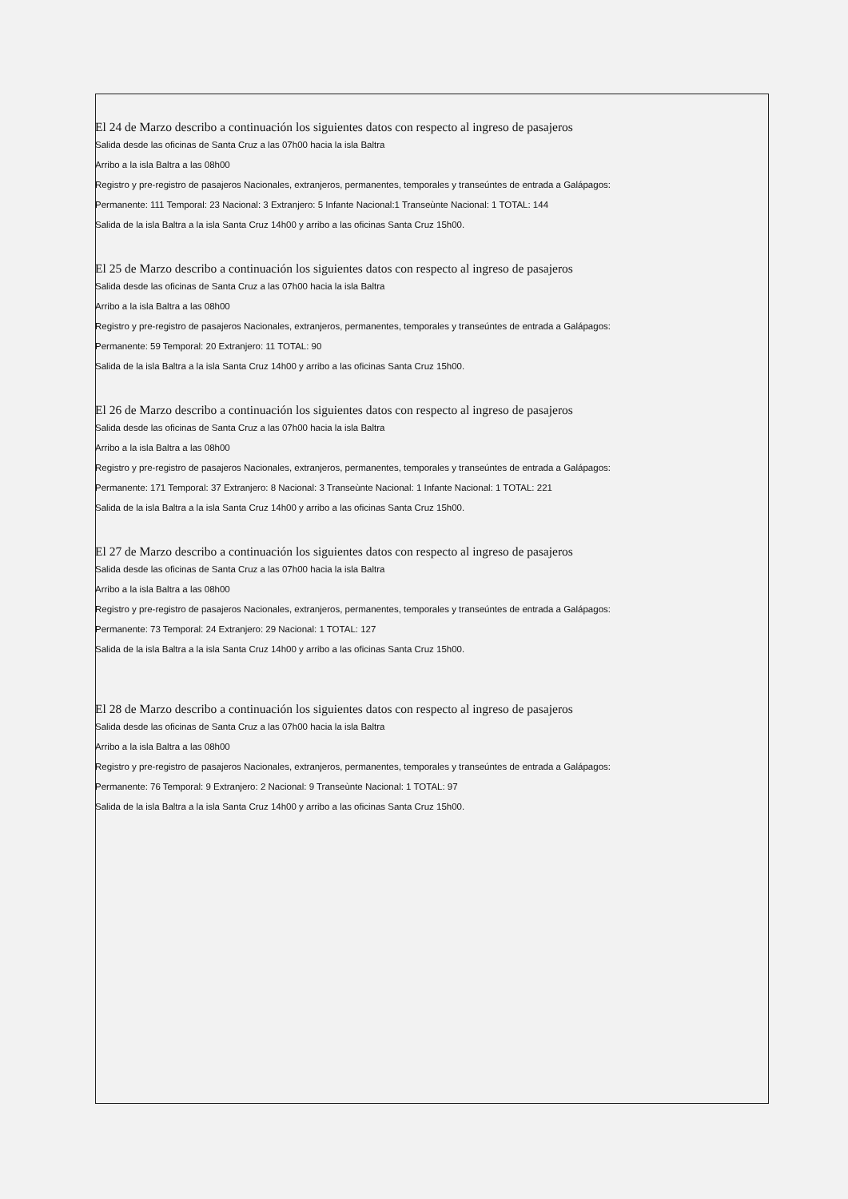El 24 de Marzo describo a continuación los siguientes datos con respecto al ingreso de pasajeros
Salida desde las oficinas de Santa Cruz a las 07h00 hacia la isla Baltra
Arribo a la isla Baltra a las 08h00
Registro y pre-registro de pasajeros Nacionales, extranjeros, permanentes, temporales y transeúntes de entrada a Galápagos:
Permanente: 111 Temporal: 23 Nacional: 3 Extranjero: 5 Infante Nacional:1 Transeùnte Nacional: 1 TOTAL: 144
Salida de la isla Baltra a la isla Santa Cruz 14h00 y arribo a las oficinas Santa Cruz 15h00.
El 25 de Marzo describo a continuación los siguientes datos con respecto al ingreso de pasajeros
Salida desde las oficinas de Santa Cruz a las 07h00 hacia la isla Baltra
Arribo a la isla Baltra a las 08h00
Registro y pre-registro de pasajeros Nacionales, extranjeros, permanentes, temporales y transeúntes de entrada a Galápagos:
Permanente: 59 Temporal: 20 Extranjero: 11 TOTAL: 90
Salida de la isla Baltra a la isla Santa Cruz 14h00 y arribo a las oficinas Santa Cruz 15h00.
El 26 de Marzo describo a continuación los siguientes datos con respecto al ingreso de pasajeros
Salida desde las oficinas de Santa Cruz a las 07h00 hacia la isla Baltra
Arribo a la isla Baltra a las 08h00
Registro y pre-registro de pasajeros Nacionales, extranjeros, permanentes, temporales y transeúntes de entrada a Galápagos:
Permanente: 171 Temporal: 37 Extranjero: 8 Nacional: 3 Transeùnte Nacional: 1 Infante Nacional: 1 TOTAL: 221
Salida de la isla Baltra a la isla Santa Cruz 14h00 y arribo a las oficinas Santa Cruz 15h00.
El 27 de Marzo describo a continuación los siguientes datos con respecto al ingreso de pasajeros
Salida desde las oficinas de Santa Cruz a las 07h00 hacia la isla Baltra
Arribo a la isla Baltra a las 08h00
Registro y pre-registro de pasajeros Nacionales, extranjeros, permanentes, temporales y transeúntes de entrada a Galápagos:
Permanente: 73 Temporal: 24 Extranjero: 29 Nacional: 1 TOTAL: 127
Salida de la isla Baltra a la isla Santa Cruz 14h00 y arribo a las oficinas Santa Cruz 15h00.
El 28 de Marzo describo a continuación los siguientes datos con respecto al ingreso de pasajeros
Salida desde las oficinas de Santa Cruz a las 07h00 hacia la isla Baltra
Arribo a la isla Baltra a las 08h00
Registro y pre-registro de pasajeros Nacionales, extranjeros, permanentes, temporales y transeúntes de entrada a Galápagos:
Permanente: 76 Temporal: 9 Extranjero: 2 Nacional: 9 Transeùnte Nacional: 1 TOTAL: 97
Salida de la isla Baltra a la isla Santa Cruz 14h00 y arribo a las oficinas Santa Cruz 15h00.